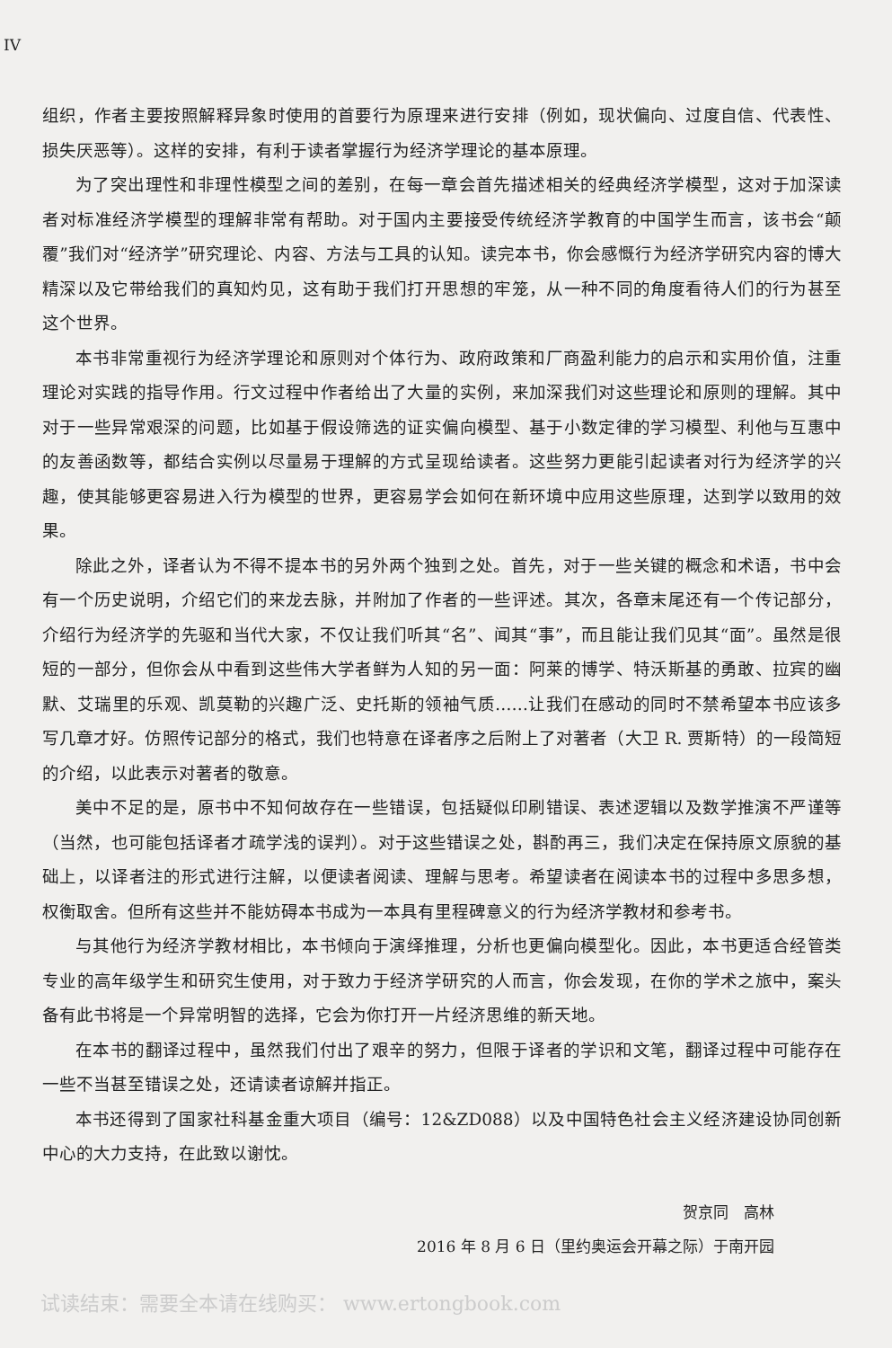IV
组织，作者主要按照解释异象时使用的首要行为原理来进行安排（例如，现状偏向、过度自信、代表性、损失厌恶等）。这样的安排，有利于读者掌握行为经济学理论的基本原理。
为了突出理性和非理性模型之间的差别，在每一章会首先描述相关的经典经济学模型，这对于加深读者对标准经济学模型的理解非常有帮助。对于国内主要接受传统经济学教育的中国学生而言，该书会“颠覆”我们对“经济学”研究理论、内容、方法与工具的认知。读完本书，你会感慨行为经济学研究内容的博大精深以及它带给我们的真知灼见，这有助于我们打开思想的牢笼，从一种不同的角度看待人们的行为甚至这个世界。
本书非常重视行为经济学理论和原则对个体行为、政府政策和厂商盈利能力的启示和实用价值，注重理论对实践的指导作用。行文过程中作者给出了大量的实例，来加深我们对这些理论和原则的理解。其中对于一些异常艰深的问题，比如基于假设筛选的证实偏向模型、基于小数定律的学习模型、利他与互惠中的友善函数等，都结合实例以尽量易于理解的方式呈现给读者。这些努力更能引起读者对行为经济学的兴趣，使其能够更容易进入行为模型的世界，更容易学会如何在新环境中应用这些原理，达到学以致用的效果。
除此之外，译者认为不得不提本书的另外两个独到之处。首先，对于一些关键的概念和术语，书中会有一个历史说明，介绍它们的来龙去脉，并附加了作者的一些评述。其次，各章末尾还有一个传记部分，介绍行为经济学的先驱和当代大家，不仅让我们听其“名”、闻其“事”，而且能让我们见其“面”。虽然是很短的一部分，但你会从中看到这些伟大学者鲜为人知的另一面：阿莱的博学、特沃斯基的勇敢、拉宾的幽默、艾瑞里的乐观、凯莫勒的兴趣广泛、史托斯的领袖气质……让我们在感动的同时不禁希望本书应该多写几章才好。仿照传记部分的格式，我们也特意在译者序之后附上了对著者（大卫 R. 贾斯特）的一段简短的介绍，以此表示对著者的敬意。
美中不足的是，原书中不知何故存在一些错误，包括疑似印刷错误、表述逻辑以及数学推演不严谨等（当然，也可能包括译者才疏学浅的误判）。对于这些错误之处，斟酌再三，我们决定在保持原文原貌的基础上，以译者注的形式进行注解，以便读者阅读、理解与思考。希望读者在阅读本书的过程中多思多想，权衡取舍。但所有这些并不能妨碍本书成为一本具有里程碑意义的行为经济学教材和参考书。
与其他行为经济学教材相比，本书倾向于演绎推理，分析也更偏向模型化。因此，本书更适合经管类专业的高年级学生和研究生使用，对于致力于经济学研究的人而言，你会发现，在你的学术之旅中，案头备有此书将是一个异常明智的选择，它会为你打开一片经济思维的新天地。
在本书的翻译过程中，虽然我们付出了艰辛的努力，但限于译者的学识和文笔，翻译过程中可能存在一些不当甚至错误之处，还请读者谅解并指正。
本书还得到了国家社科基金重大项目（编号：12&ZD088）以及中国特色社会主义经济建设协同创新中心的大力支持，在此致以谢忱。
贺京同　高林
2016 年 8 月 6 日（里约奥运会开幕之际）于南开园
试读结束：需要全本请在线购买： www.ertongbook.com